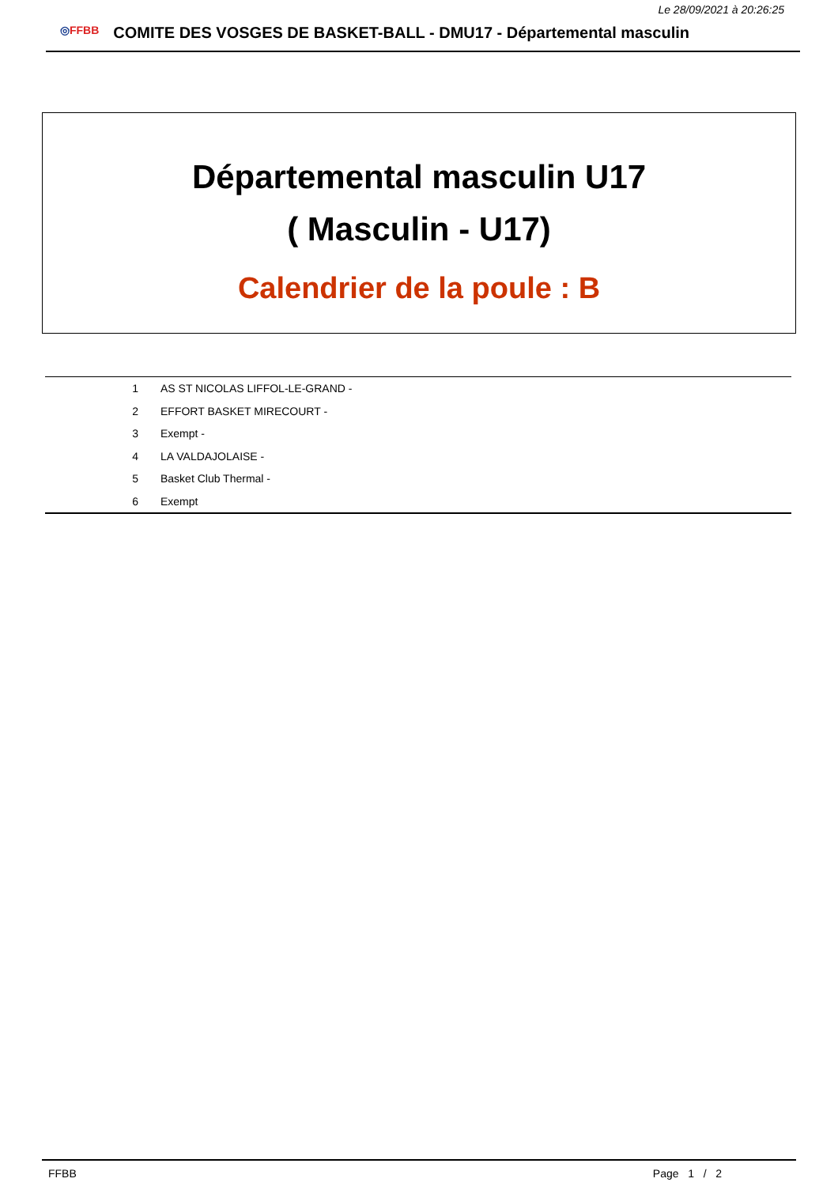Le 28/09/2021 à 20:26:25
◎FFBB
COMITE DES VOSGES DE BASKET-BALL - DMU17 - Départemental masculin
Départemental masculin U17
( Masculin - U17)
Calendrier de la poule : B
| 1 | AS ST NICOLAS LIFFOL-LE-GRAND - |
| 2 | EFFORT BASKET MIRECOURT - |
| 3 | Exempt - |
| 4 | LA VALDAJOLAISE - |
| 5 | Basket Club Thermal - |
| 6 | Exempt |
FFBB Page 1 / 2